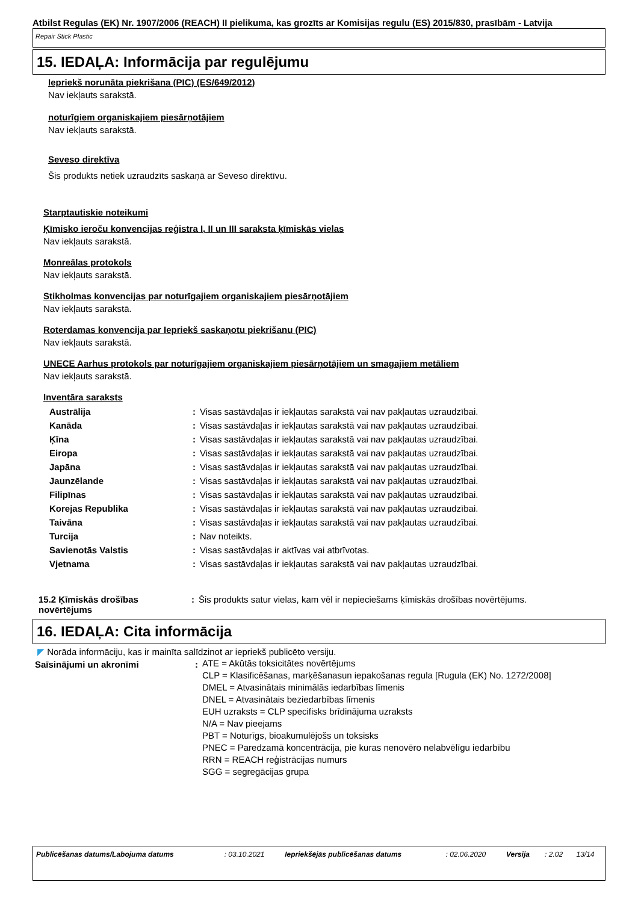Atbilst Regulas (EK) Nr. 1907/2006 (REACH) II pielikuma, kas grozīts ar Komisijas regulu (ES) 2015/830, prasībām - Latvija
Repair Stick Plastic
15. IEDAĻA: Informācija par regulējumu
Iepriekš norunāta piekrišana (PIC) (ES/649/2012)
Nav iekļauts sarakstā.
noturīgiem organiskajiem piesārņotājiem
Nav iekļauts sarakstā.
Seveso direktīva
Šis produkts netiek uzraudzīts saskaņā ar Seveso direktīvu.
Starptautiskie noteikumi
Ķīmisko ieroču konvencijas reģistra I, II un III saraksta ķīmiskās vielas
Nav iekļauts sarakstā.
Monreālas protokols
Nav iekļauts sarakstā.
Stikholmas konvencijas par noturīgajiem organiskajiem piesārņotājiem
Nav iekļauts sarakstā.
Roterdamas konvencija par Iepriekš saskaņotu piekrišanu (PIC)
Nav iekļauts sarakstā.
UNECE Aarhus protokols par noturīgajiem organiskajiem piesārņotājiem un smagajiem metāliem
Nav iekļauts sarakstā.
Inventāra saraksts
| Austrālija | : | Visas sastāvdaļas ir iekļautas sarakstā vai nav pakļautas uzraudzībai. |
| Kanāda | : | Visas sastāvdaļas ir iekļautas sarakstā vai nav pakļautas uzraudzībai. |
| Ķīna | : | Visas sastāvdaļas ir iekļautas sarakstā vai nav pakļautas uzraudzībai. |
| Eiropa | : | Visas sastāvdaļas ir iekļautas sarakstā vai nav pakļautas uzraudzībai. |
| Japāna | : | Visas sastāvdaļas ir iekļautas sarakstā vai nav pakļautas uzraudzībai. |
| Jaunzēlande | : | Visas sastāvdaļas ir iekļautas sarakstā vai nav pakļautas uzraudzībai. |
| Filipīnas | : | Visas sastāvdaļas ir iekļautas sarakstā vai nav pakļautas uzraudzībai. |
| Korejas Republika | : | Visas sastāvdaļas ir iekļautas sarakstā vai nav pakļautas uzraudzībai. |
| Taivāna | : | Visas sastāvdaļas ir iekļautas sarakstā vai nav pakļautas uzraudzībai. |
| Turcija | : | Nav noteikts. |
| Savienotās Valstis | : | Visas sastāvdaļas ir aktīvas vai atbrīvotas. |
| Vjetnama | : | Visas sastāvdaļas ir iekļautas sarakstā vai nav pakļautas uzraudzībai. |
| 15.2 Ķīmiskās drošības novērtējums | : | Šis produkts satur vielas, kam vēl ir nepieciešams ķīmiskās drošības novērtējums. |
16. IEDAĻA: Cita informācija
◤ Norāda informāciju, kas ir mainīta salīdzinot ar iepriekš publicēto versiju.
| Saīsinājumi un akronīmi | : | ATE = Akūtās toksicitātes novērtējums CLP = Klasificēšanas, marķēšanasun iepakošanas regula [Rugula (EK) No. 1272/2008] DMEL = Atvasinātais minimālās iedarbības līmenis DNEL = Atvasinātais beziedarbības līmenis EUH uzraksts = CLP specifisks brīdinājuma uzraksts N/A = Nav pieejams PBT = Noturīgs, bioakumulējošs un toksisks PNEC = Paredzamā koncentrācija, pie kuras nenovēro nelabvēlīgu iedarbību RRN = REACH reģistrācijas numurs SGG = segregācijas grupa |
| Publicēšanas datums/Labojuma datums | : 03.10.2021 | Iepriekšējās publicēšanas datums | : 02.06.2020 | Versija | : 2.02 | 13/14 |